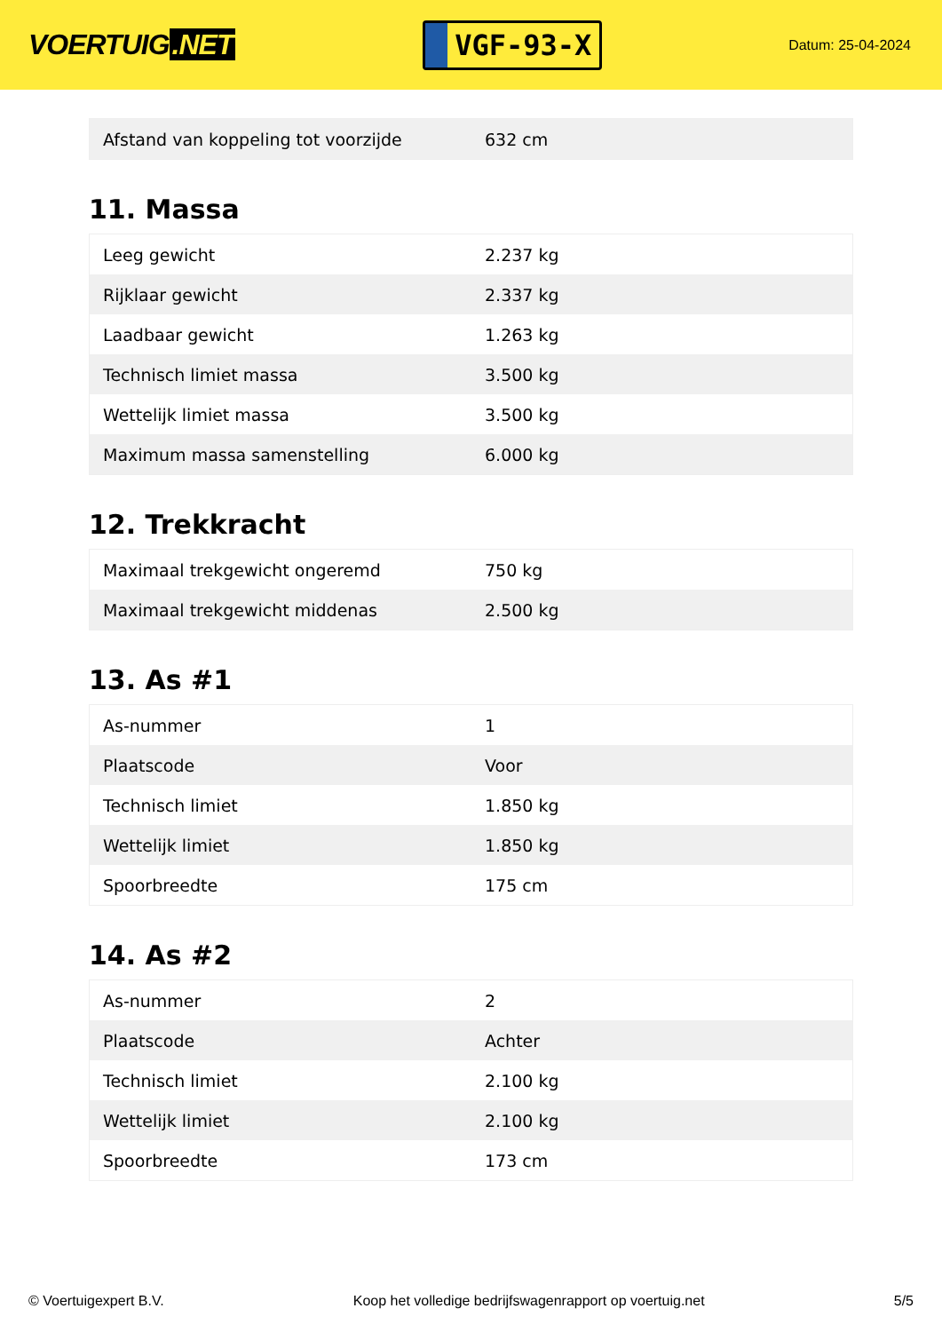VOERTUIG.NET
VGF-93-X
Datum: 25-04-2024
| Afstand van koppeling tot voorzijde | 632 cm |
11. Massa
| Leeg gewicht | 2.237 kg |
| Rijklaar gewicht | 2.337 kg |
| Laadbaar gewicht | 1.263 kg |
| Technisch limiet massa | 3.500 kg |
| Wettelijk limiet massa | 3.500 kg |
| Maximum massa samenstelling | 6.000 kg |
12. Trekkracht
| Maximaal trekgewicht ongeremd | 750 kg |
| Maximaal trekgewicht middenas | 2.500 kg |
13. As #1
| As-nummer | 1 |
| Plaatscode | Voor |
| Technisch limiet | 1.850 kg |
| Wettelijk limiet | 1.850 kg |
| Spoorbreedte | 175 cm |
14. As #2
| As-nummer | 2 |
| Plaatscode | Achter |
| Technisch limiet | 2.100 kg |
| Wettelijk limiet | 2.100 kg |
| Spoorbreedte | 173 cm |
© Voertuigexpert B.V. Koop het volledige bedrijfswagenrapport op voertuig.net 5/5